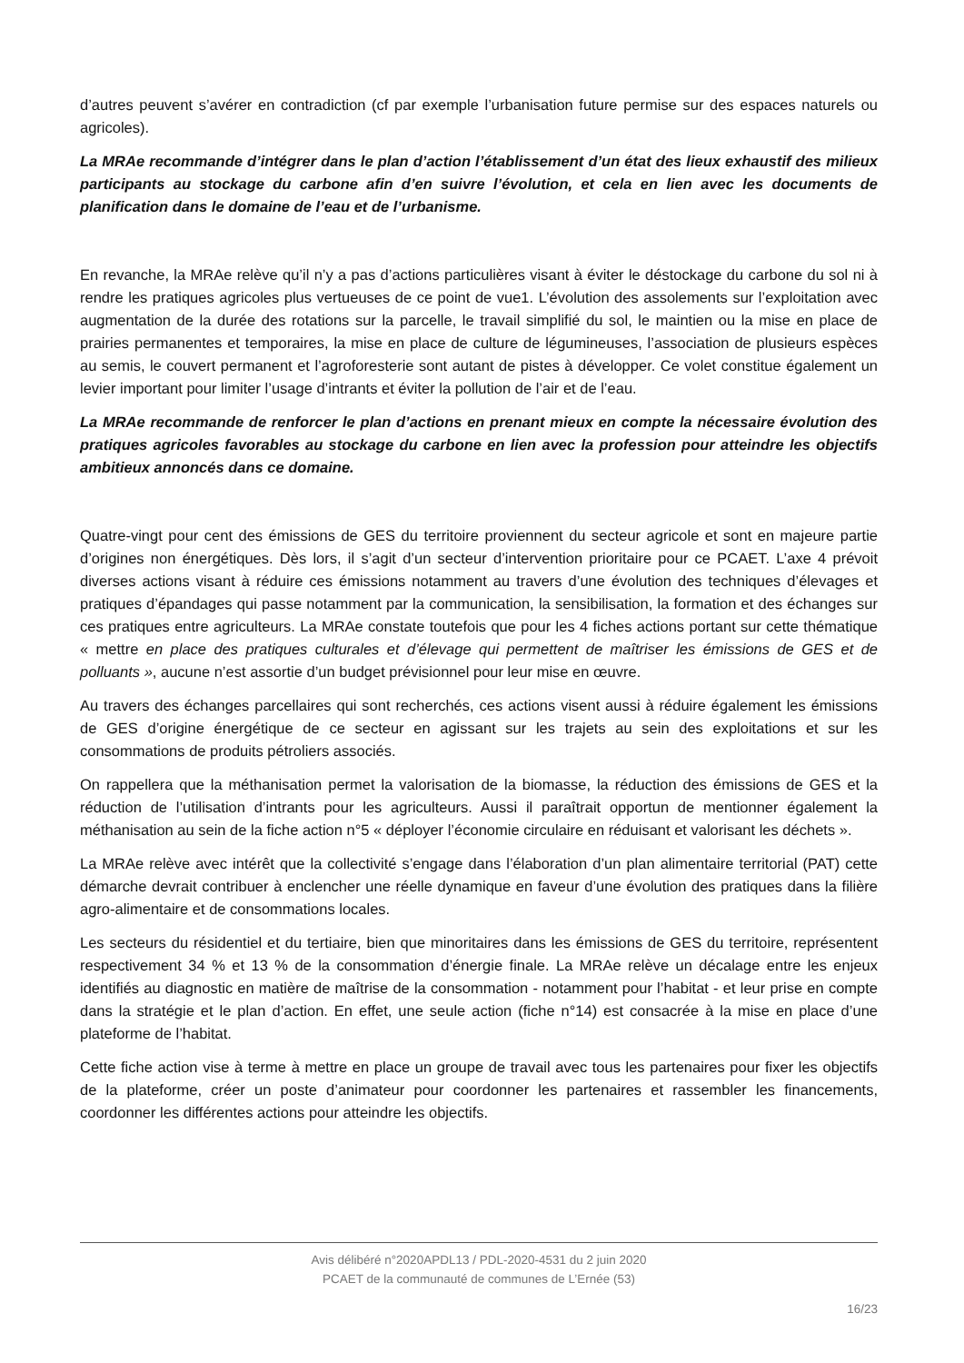d’autres peuvent s’avérer en contradiction (cf par exemple l’urbanisation future permise sur des espaces naturels ou agricoles).
La MRAe recommande d’intégrer dans le plan d’action l’établissement d’un état des lieux exhaustif des milieux participants au stockage du carbone afin d’en suivre l’évolution, et cela en lien avec les documents de planification dans le domaine de l’eau et de l’urbanisme.
En revanche, la MRAe relève qu’il n’y a pas d’actions particulières visant à éviter le déstockage du carbone du sol ni à rendre les pratiques agricoles plus vertueuses de ce point de vue1. L’évolution des assolements sur l’exploitation avec augmentation de la durée des rotations sur la parcelle, le travail simplifié du sol, le maintien ou la mise en place de prairies permanentes et temporaires, la mise en place de culture de légumineuses, l’association de plusieurs espèces au semis, le couvert permanent et l’agroforesterie sont autant de pistes à développer. Ce volet constitue également un levier important pour limiter l’usage d’intrants et éviter la pollution de l’air et de l’eau.
La MRAe recommande de renforcer le plan d’actions en prenant mieux en compte la nécessaire évolution des pratiques agricoles favorables au stockage du carbone en lien avec la profession pour atteindre les objectifs ambitieux annoncés dans ce domaine.
Quatre-vingt pour cent des émissions de GES du territoire proviennent du secteur agricole et sont en majeure partie d’origines non énergétiques. Dès lors, il s’agit d’un secteur d’intervention prioritaire pour ce PCAET. L’axe 4 prévoit diverses actions visant à réduire ces émissions notamment au travers d’une évolution des techniques d’élevages et pratiques d’épandages qui passe notamment par la communication, la sensibilisation, la formation et des échanges sur ces pratiques entre agriculteurs. La MRAe constate toutefois que pour les 4 fiches actions portant sur cette thématique « mettre en place des pratiques culturales et d’élevage qui permettent de maîtriser les émissions de GES et de polluants », aucune n’est assortie d’un budget prévisionnel pour leur mise en œuvre.
Au travers des échanges parcellaires qui sont recherchés, ces actions visent aussi à réduire également les émissions de GES d’origine énergétique de ce secteur en agissant sur les trajets au sein des exploitations et sur les consommations de produits pétroliers associés.
On rappellera que la méthanisation permet la valorisation de la biomasse, la réduction des émissions de GES et la réduction de l’utilisation d’intrants pour les agriculteurs. Aussi il paraîtrait opportun de mentionner également la méthanisation au sein de la fiche action n°5 « déployer l’économie circulaire en réduisant et valorisant les déchets ».
La MRAe relève avec intérêt que la collectivité s’engage dans l’élaboration d’un plan alimentaire territorial (PAT) cette démarche devrait contribuer à enclencher une réelle dynamique en faveur d’une évolution des pratiques dans la filière agro-alimentaire et de consommations locales.
Les secteurs du résidentiel et du tertiaire, bien que minoritaires dans les émissions de GES du territoire, représentent respectivement 34 % et 13 % de la consommation d’énergie finale. La MRAe relève un décalage entre les enjeux identifiés au diagnostic en matière de maîtrise de la consommation - notamment pour l’habitat - et leur prise en compte dans la stratégie et le plan d’action. En effet, une seule action (fiche n°14) est consacrée à la mise en place d’une plateforme de l’habitat.
Cette fiche action vise à terme à mettre en place un groupe de travail avec tous les partenaires pour fixer les objectifs de la plateforme, créer un poste d’animateur pour coordonner les partenaires et rassembler les financements, coordonner les différentes actions pour atteindre les objectifs.
Avis délibéré n°2020APDL13 / PDL-2020-4531 du 2 juin 2020
PCAET de la communauté de communes de L’Ernée (53)
16/23